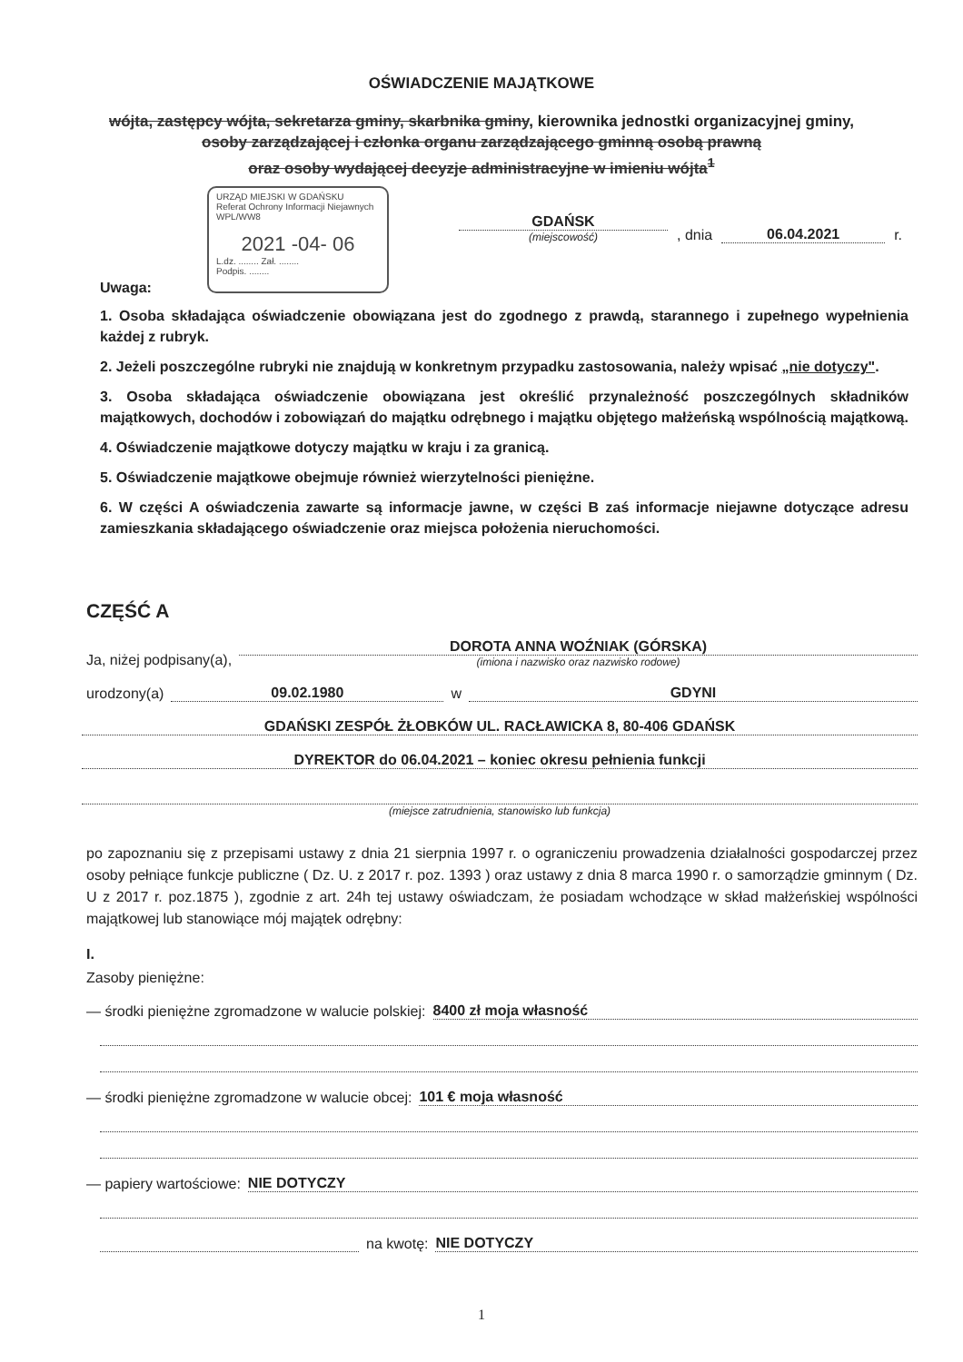OŚWIADCZENIE MAJĄTKOWE
wójta, zastępcy wójta, sekretarza gminy, skarbnika gminy, kierownika jednostki organizacyjnej gminy,
osoby zarządzającej i członka organu zarządzającego gminną osobą prawną
oraz osoby wydającej decyzje administracyjne w imieniu wójta<sup>1</sup>
URZĄD MIEJSKI W GDAŃSKU
Referat Ochrony Informacji Niejawnych
WPL/WW8
2021 -04- 06
L.dz. ........ Zał. ........
Podpis. ........
GDAŃSK
(miejscowość)
, dnia
06.04.2021
r.
Uwaga:
1. Osoba składająca oświadczenie obowiązana jest do zgodnego z prawdą, starannego i zupełnego wypełnienia każdej z rubryk.
2. Jeżeli poszczególne rubryki nie znajdują w konkretnym przypadku zastosowania, należy wpisać „nie dotyczy".
3. Osoba składająca oświadczenie obowiązana jest określić przynależność poszczególnych składników majątkowych, dochodów i zobowiązań do majątku odrębnego i majątku objętego małżeńską wspólnością majątkową.
4. Oświadczenie majątkowe dotyczy majątku w kraju i za granicą.
5. Oświadczenie majątkowe obejmuje również wierzytelności pieniężne.
6. W części A oświadczenia zawarte są informacje jawne, w części B zaś informacje niejawne dotyczące adresu zamieszkania składającego oświadczenie oraz miejsca położenia nieruchomości.
CZĘŚĆ A
Ja, niżej podpisany(a),
DOROTA ANNA WOŹNIAK (GÓRSKA)
(imiona i nazwisko oraz nazwisko rodowe)
urodzony(a)
09.02.1980
w
GDYNI
GDAŃSKI ZESPÓŁ ŻŁOBKÓW UL. RACŁAWICKA 8, 80-406 GDAŃSK
DYREKTOR do 06.04.2021 – koniec okresu pełnienia funkcji
(miejsce zatrudnienia, stanowisko lub funkcja)
po zapoznaniu się z przepisami ustawy z dnia 21 sierpnia 1997 r. o ograniczeniu prowadzenia działalności gospodarczej przez osoby pełniące funkcje publiczne ( Dz. U. z 2017 r. poz. 1393 ) oraz ustawy z dnia 8 marca 1990 r. o samorządzie gminnym ( Dz. U z 2017 r. poz.1875 ), zgodnie z art. 24h tej ustawy oświadczam, że posiadam wchodzące w skład małżeńskiej wspólności majątkowej lub stanowiące mój majątek odrębny:
I.
Zasoby pieniężne:
— środki pieniężne zgromadzone w walucie polskiej:
8400 zł moja własność
— środki pieniężne zgromadzone w walucie obcej:
101 € moja własność
— papiery wartościowe:
NIE DOTYCZY
na kwotę:
NIE DOTYCZY
1